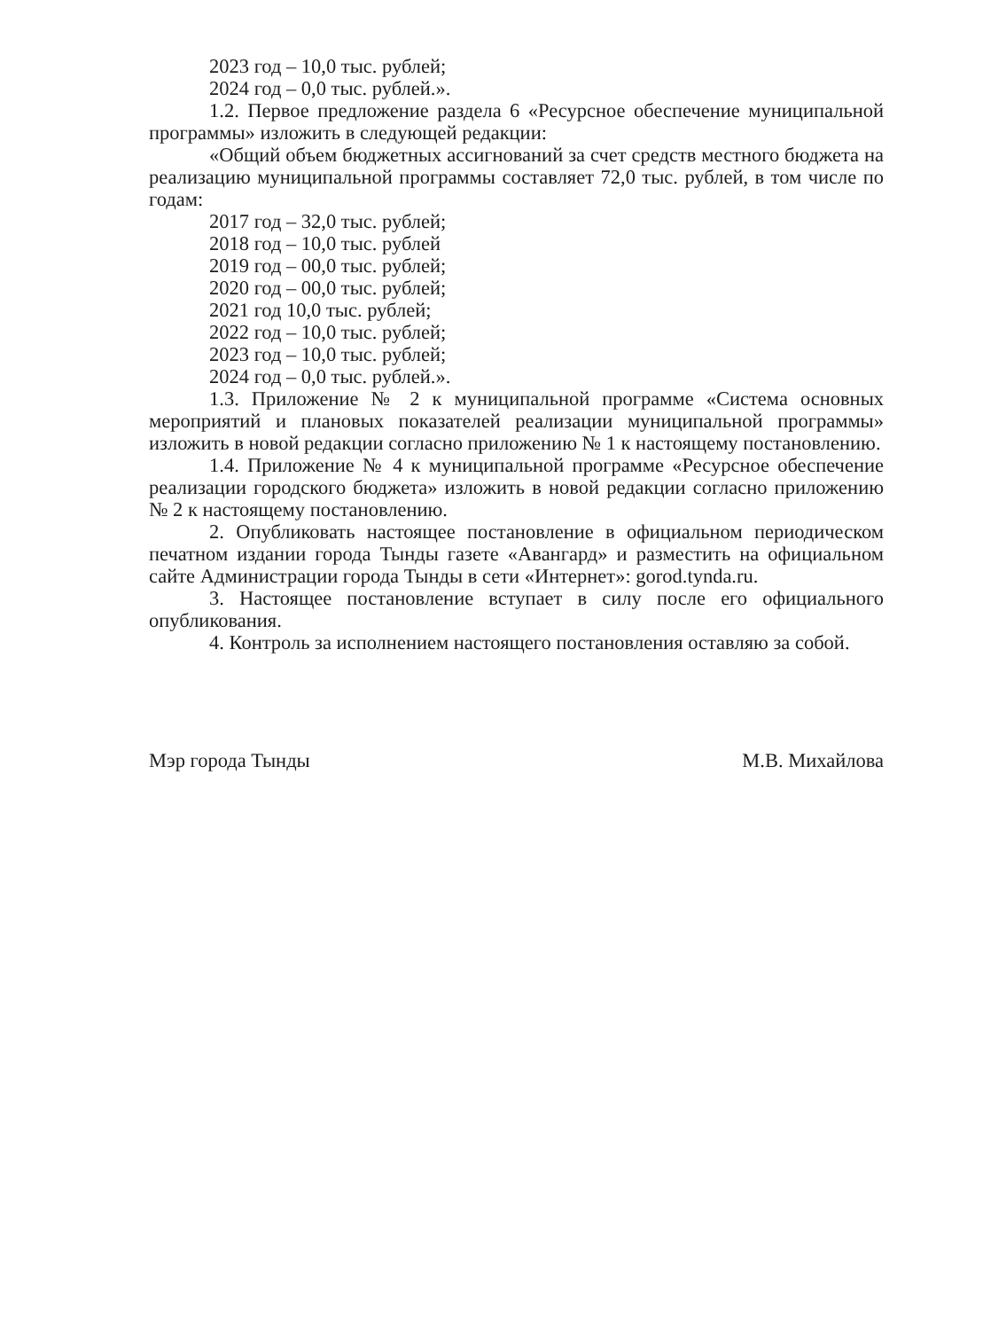2023 год – 10,0 тыс. рублей;
2024 год – 0,0 тыс. рублей.».
1.2. Первое предложение раздела 6 «Ресурсное обеспечение муниципальной программы» изложить в следующей редакции:
«Общий объем бюджетных ассигнований за счет средств местного бюджета на реализацию муниципальной программы составляет 72,0 тыс. рублей, в том числе по годам:
2017 год – 32,0 тыс. рублей;
2018 год – 10,0 тыс. рублей
2019 год – 00,0 тыс. рублей;
2020 год – 00,0 тыс. рублей;
2021 год 10,0 тыс. рублей;
2022 год – 10,0 тыс. рублей;
2023 год – 10,0 тыс. рублей;
2024 год – 0,0 тыс. рублей.».
1.3. Приложение № 2 к муниципальной программе «Система основных мероприятий и плановых показателей реализации муниципальной программы» изложить в новой редакции согласно приложению № 1 к настоящему постановлению.
1.4. Приложение № 4 к муниципальной программе «Ресурсное обеспечение реализации городского бюджета» изложить в новой редакции согласно приложению № 2 к настоящему постановлению.
2. Опубликовать настоящее постановление в официальном периодическом печатном издании города Тынды газете «Авангард» и разместить на официальном сайте Администрации города Тынды в сети «Интернет»: gorod.tynda.ru.
3. Настоящее постановление вступает в силу после его официального опубликования.
4. Контроль за исполнением настоящего постановления оставляю за собой.
Мэр города Тынды М.В. Михайлова